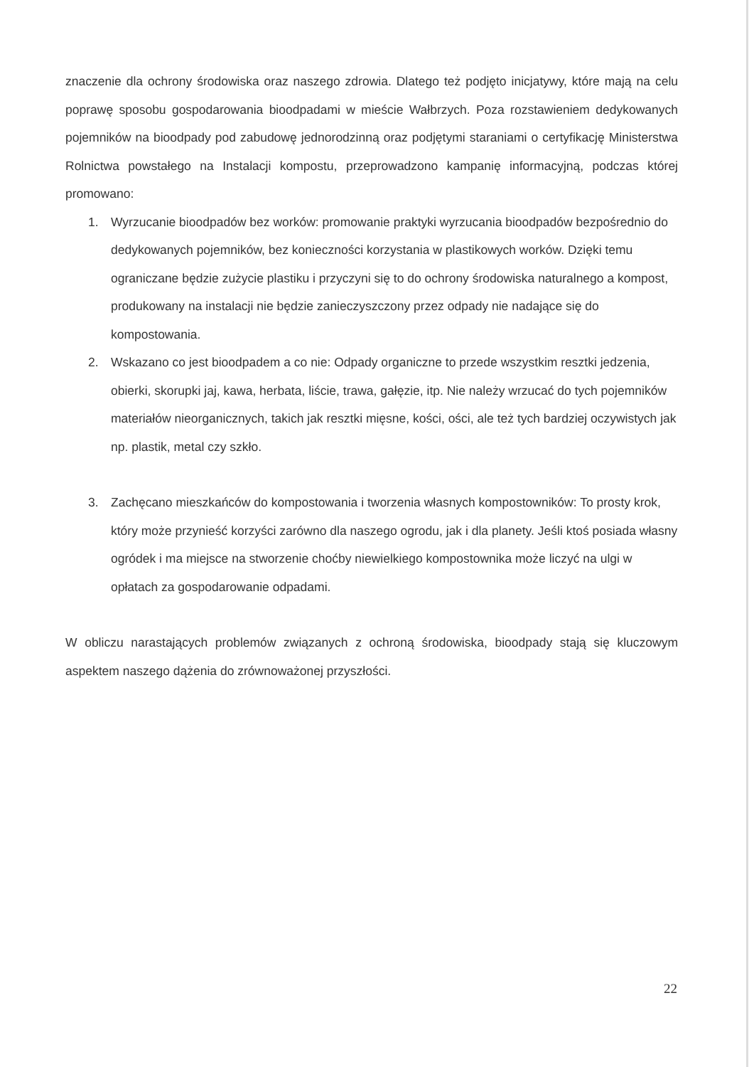znaczenie dla ochrony środowiska oraz naszego zdrowia. Dlatego też podjęto inicjatywy, które mają na celu poprawę sposobu gospodarowania bioodpadami w mieście Wałbrzych. Poza rozstawieniem dedykowanych pojemników na bioodpady pod zabudowę jednorodzinną oraz podjętymi staraniami o certyfikację Ministerstwa Rolnictwa powstałego na Instalacji kompostu, przeprowadzono kampanię informacyjną, podczas której promowano:
1. Wyrzucanie bioodpadów bez worków: promowanie praktyki wyrzucania bioodpadów bezpośrednio do dedykowanych pojemników, bez konieczności korzystania w plastikowych worków. Dzięki temu ograniczane będzie zużycie plastiku i przyczyni się to do ochrony środowiska naturalnego a kompost, produkowany na instalacji nie będzie zanieczyszczony przez odpady nie nadające się do kompostowania.
2. Wskazano co jest bioodpadem a co nie: Odpady organiczne to przede wszystkim resztki jedzenia, obierki, skorupki jaj, kawa, herbata, liście, trawa, gałęzie, itp. Nie należy wrzucać do tych pojemników materiałów nieorganicznych, takich jak resztki mięsne, kości, ości, ale też tych bardziej oczywistych jak np. plastik, metal czy szkło.
3. Zachęcano mieszkańców do kompostowania i tworzenia własnych kompostowników: To prosty krok, który może przynieść korzyści zarówno dla naszego ogrodu, jak i dla planety. Jeśli ktoś posiada własny ogródek i ma miejsce na stworzenie choćby niewielkiego kompostownika może liczyć na ulgi w opłatach za gospodarowanie odpadami.
W obliczu narastających problemów związanych z ochroną środowiska, bioodpady stają się kluczowym aspektem naszego dążenia do zrównoważonej przyszłości.
22